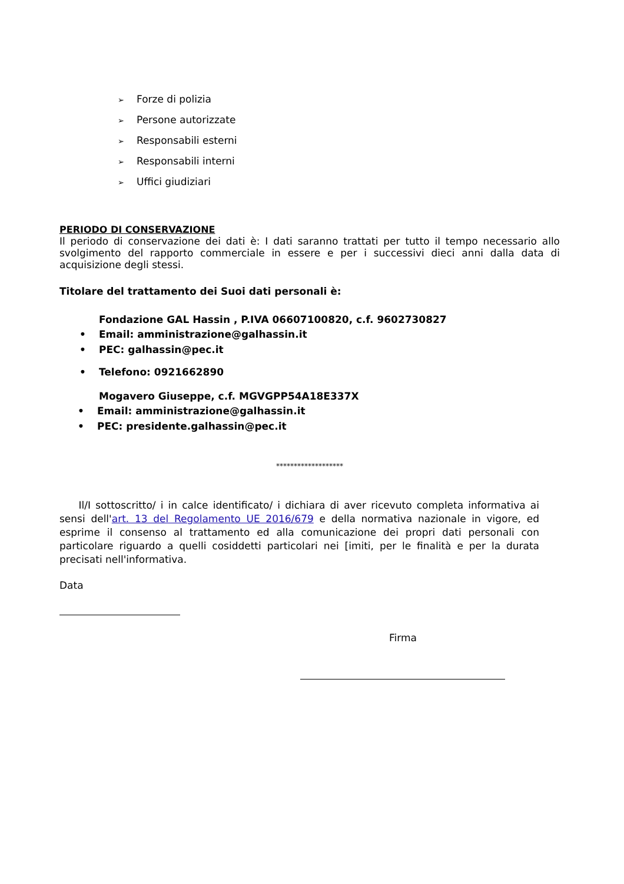➢ Forze di polizia
➢ Persone autorizzate
➢ Responsabili esterni
➢ Responsabili interni
➢ Uffici giudiziari
PERIODO DI CONSERVAZIONE
Il periodo di conservazione dei dati è: I dati saranno trattati per tutto il tempo necessario allo svolgimento del rapporto commerciale in essere e per i successivi dieci anni dalla data di acquisizione degli stessi.
Titolare del trattamento dei Suoi dati personali è:
Fondazione GAL Hassin , P.IVA 06607100820, c.f. 9602730827
• Email: amministrazione@galhassin.it
• PEC: galhassin@pec.it
• Telefono: 0921662890
Mogavero Giuseppe, c.f. MGVGPP54A18E337X
• Email: amministrazione@galhassin.it
• PEC: presidente.galhassin@pec.it
*******************
Il/I sottoscritto/ i in calce identificato/ i dichiara di aver ricevuto completa informativa ai sensi dell'art. 13 del Regolamento UE 2016/679 e della normativa nazionale in vigore, ed esprime il consenso al trattamento ed alla comunicazione dei propri dati personali con particolare riguardo a quelli cosiddetti particolari nei [imiti, per le finalità e per la durata precisati nell'informativa.
Data
Firma